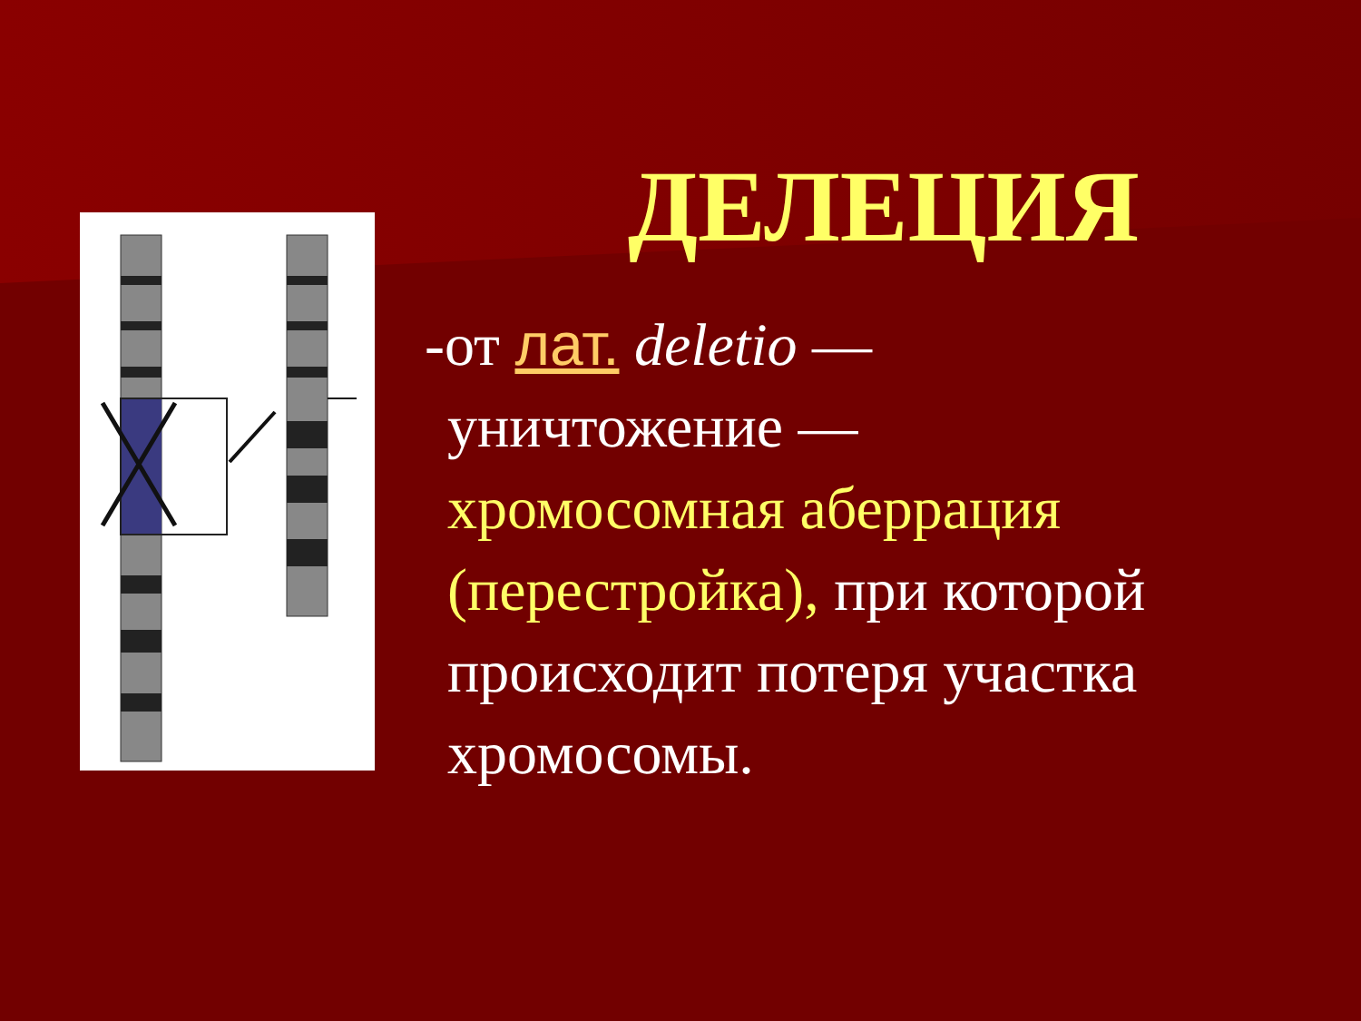ДЕЛЕЦИЯ
-от лат. deletio —
уничтожение —
хромосомная аберрация
(перестройка), при которой
происходит потеря участка
хромосомы.